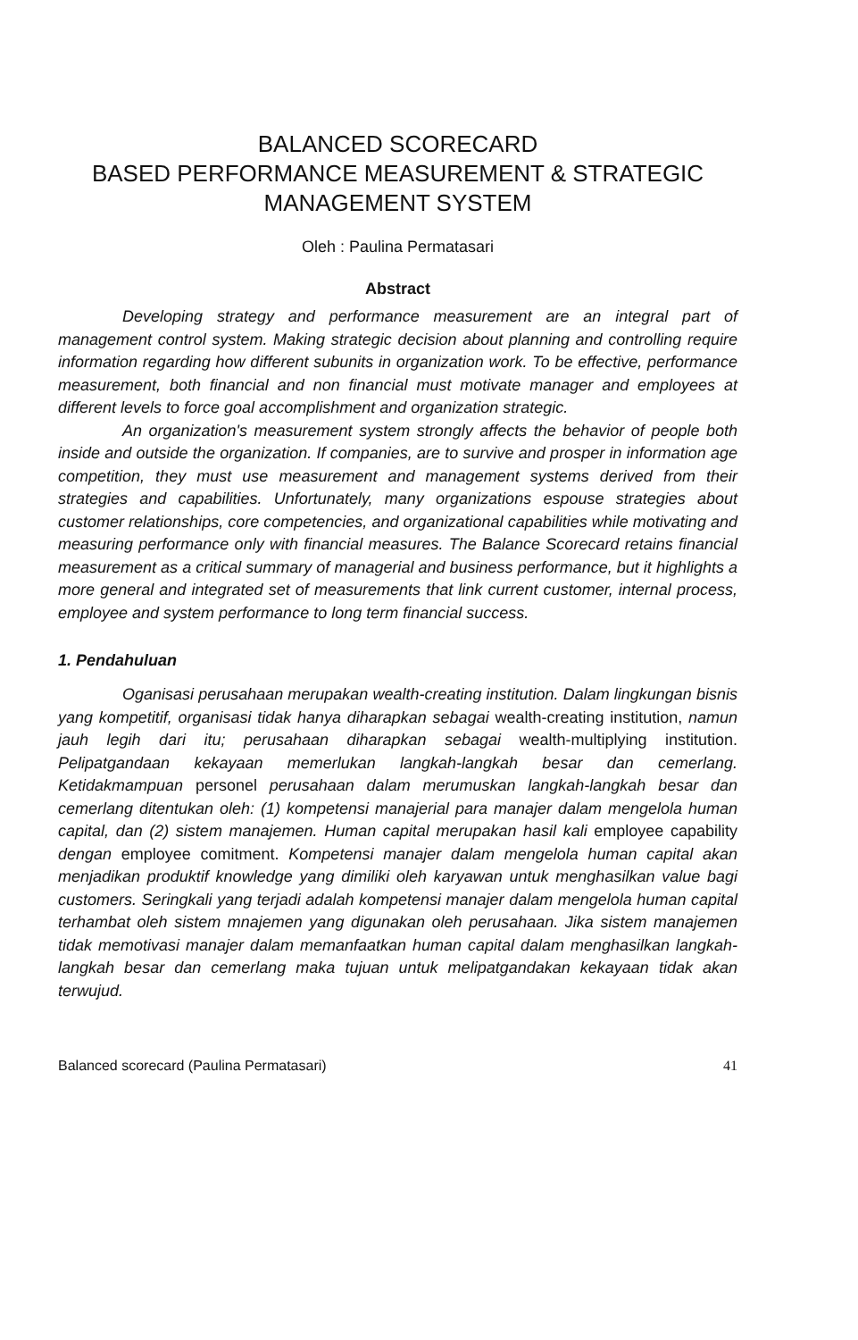BALANCED SCORECARD
BASED PERFORMANCE MEASUREMENT & STRATEGIC
MANAGEMENT SYSTEM
Oleh : Paulina Permatasari
Abstract
Developing strategy and performance measurement are an integral part of management control system. Making strategic decision about planning and controlling require information regarding how different subunits in organization work. To be effective, performance measurement, both financial and non financial must motivate manager and employees at different levels to force goal accomplishment and organization strategic.
An organization's measurement system strongly affects the behavior of people both inside and outside the organization. If companies, are to survive and prosper in information age competition, they must use measurement and management systems derived from their strategies and capabilities. Unfortunately, many organizations espouse strategies about customer relationships, core competencies, and organizational capabilities while motivating and measuring performance only with financial measures. The Balance Scorecard retains financial measurement as a critical summary of managerial and business performance, but it highlights a more general and integrated set of measurements that link current customer, internal process, employee and system performance to long term financial success.
1. Pendahuluan
Oganisasi perusahaan merupakan wealth-creating institution. Dalam lingkungan bisnis yang kompetitif, organisasi tidak hanya diharapkan sebagai wealth-creating institution, namun jauh legih dari itu; perusahaan diharapkan sebagai wealth-multiplying institution. Pelipatgandaan kekayaan memerlukan langkah-langkah besar dan cemerlang. Ketidakmampuan personel perusahaan dalam merumuskan langkah-langkah besar dan cemerlang ditentukan oleh: (1) kompetensi manajerial para manajer dalam mengelola human capital, dan (2) sistem manajemen. Human capital merupakan hasil kali employee capability dengan employee comitment. Kompetensi manajer dalam mengelola human capital akan menjadikan produktif knowledge yang dimiliki oleh karyawan untuk menghasilkan value bagi customers. Seringkali yang terjadi adalah kompetensi manajer dalam mengelola human capital terhambat oleh sistem mnajemen yang digunakan oleh perusahaan. Jika sistem manajemen tidak memotivasi manajer dalam memanfaatkan human capital dalam menghasilkan langkah-langkah besar dan cemerlang maka tujuan untuk melipatgandakan kekayaan tidak akan terwujud.
Balanced scorecard (Paulina Permatasari) 41